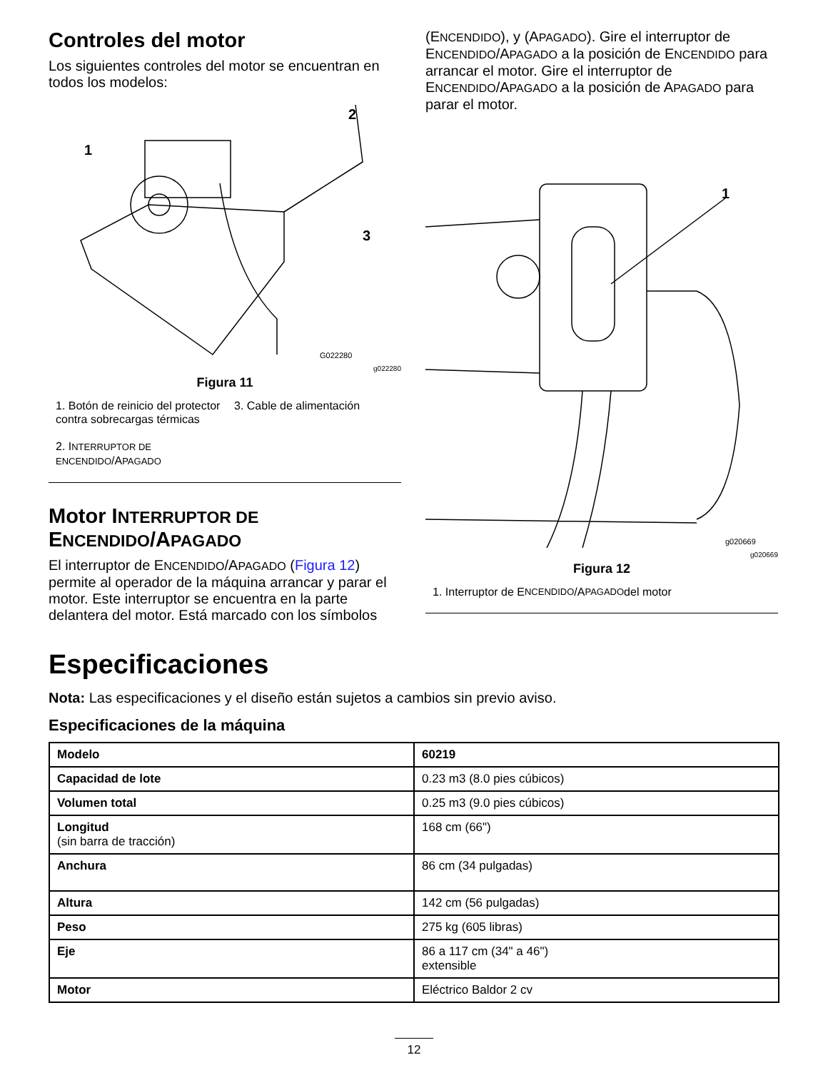Controles del motor
Los siguientes controles del motor se encuentran en todos los modelos:
1
2
3
G022280
g022280
Figura 11
1. Botón de reinicio del protector contra sobrecargas térmicas
2. INTERRUPTOR DE ENCENDIDO/APAGADO
3. Cable de alimentación
Motor INTERRUPTOR DE ENCENDIDO/APAGADO
El interruptor de ENCENDIDO/APAGADO (Figura 12) permite al operador de la máquina arrancar y parar el motor. Este interruptor se encuentra en la parte delantera del motor. Está marcado con los símbolos
(ENCENDIDO), y (APAGADO). Gire el interruptor de ENCENDIDO/APAGADO a la posición de ENCENDIDO para arrancar el motor. Gire el interruptor de ENCENDIDO/APAGADO a la posición de APAGADO para parar el motor.
1
g020669
g020669
Figura 12
1. Interruptor de E NCENDIDO /A PAGADO del motor
Especificaciones
Nota: Las especificaciones y el diseño están sujetos a cambios sin previo aviso.
Especificaciones de la máquina
| Modelo | 60219 |
| Capacidad de lote | 0.23 m3 (8.0 pies cúbicos) |
| Volumen total | 0.25 m3 (9.0 pies cúbicos) |
| Longitud (sin barra de tracción) | 168 cm (66") |
| Anchura | 86 cm (34 pulgadas) |
| Altura | 142 cm (56 pulgadas) |
| Peso | 275 kg (605 libras) |
| Eje | 86 a 117 cm (34" a 46") extensible |
| Motor | Eléctrico Baldor 2 cv |
12